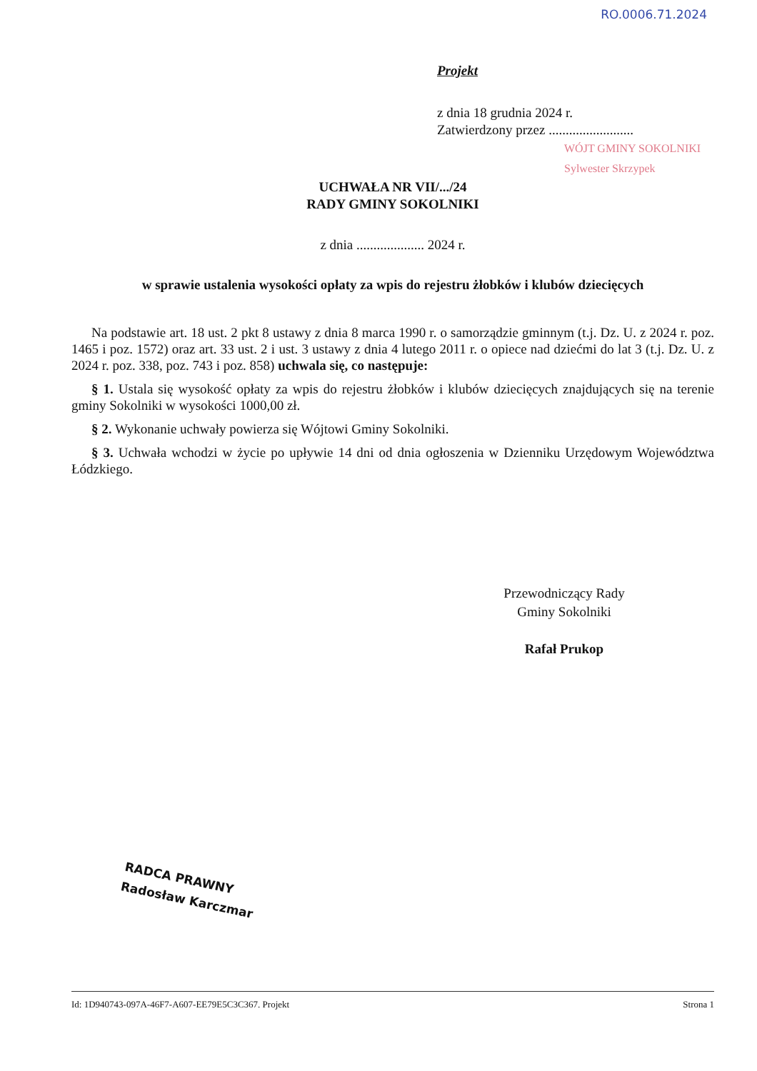RO.0006.71.2024
Projekt
z dnia 18 grudnia 2024 r.
Zatwierdzony przez .........................
WÓJT GMINY SOKOLNIKI
Sylwester Skrzypek
UCHWAŁA NR VII/.../24
RADY GMINY SOKOLNIKI
z dnia .................... 2024 r.
w sprawie ustalenia wysokości opłaty za wpis do rejestru żłobków i klubów dziecięcych
Na podstawie art. 18 ust. 2 pkt 8 ustawy z dnia 8 marca 1990 r. o samorządzie gminnym (t.j. Dz. U. z 2024 r. poz. 1465 i poz. 1572) oraz art. 33 ust. 2 i ust. 3 ustawy z dnia 4 lutego 2011 r. o opiece nad dziećmi do lat 3 (t.j. Dz. U. z 2024 r. poz. 338, poz. 743 i poz. 858) uchwala się, co następuje:
§ 1. Ustala się wysokość opłaty za wpis do rejestru żłobków i klubów dziecięcych znajdujących się na terenie gminy Sokolniki w wysokości 1000,00 zł.
§ 2. Wykonanie uchwały powierza się Wójtowi Gminy Sokolniki.
§ 3. Uchwała wchodzi w życie po upływie 14 dni od dnia ogłoszenia w Dzienniku Urzędowym Województwa Łódzkiego.
Przewodniczący Rady
Gminy Sokolniki
Rafał Prukop
RADCA PRAWNY
Radosław Karczmar
Id: 1D940743-097A-46F7-A607-EE79E5C3C367. Projekt Strona 1